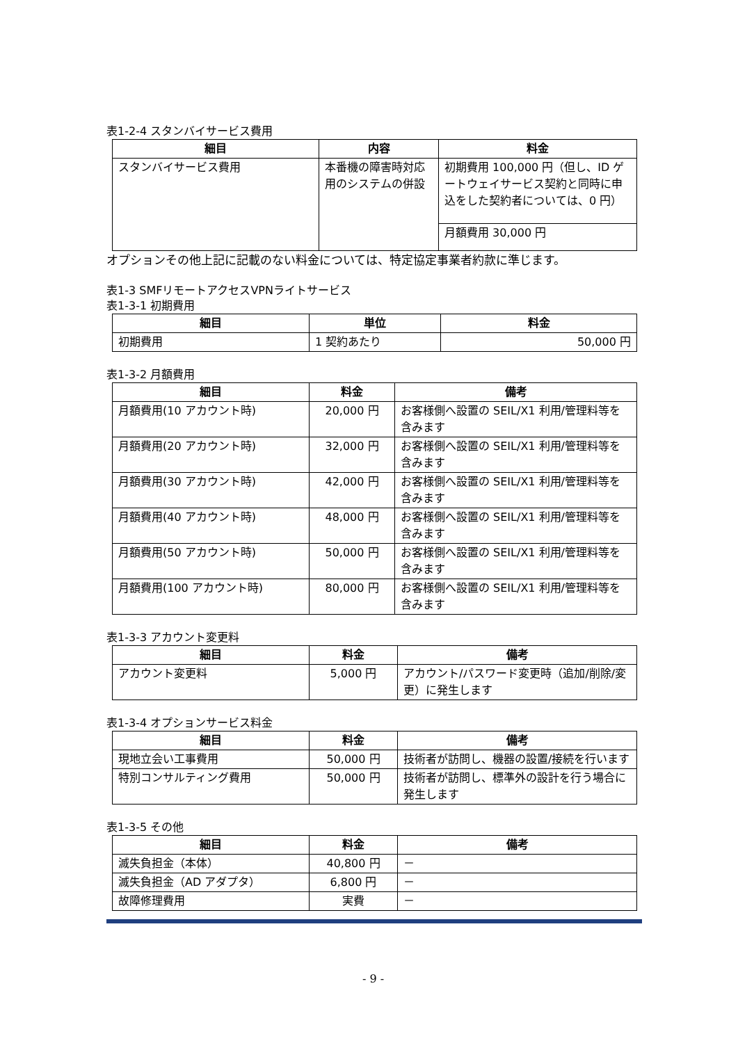表1-2-4 スタンバイサービス費用
| 細目 | 内容 | 料金 |
| --- | --- | --- |
| スタンバイサービス費用 | 本番機の障害時対応用のシステムの併設 | 初期費用 100,000 円（但し、ID ゲートウェイサービス契約と同時に申込をした契約者については、0 円） |
| | | 月額費用 30,000 円 |
オプションその他上記に記載のない料金については、特定協定事業者約款に準じます。
表1-3 SMFリモートアクセスVPNライトサービス
表1-3-1 初期費用
| 細目 | 単位 | 料金 |
| --- | --- | --- |
| 初期費用 | 1 契約あたり | 50,000 円 |
表1-3-2 月額費用
| 細目 | 料金 | 備考 |
| --- | --- | --- |
| 月額費用(10 アカウント時) | 20,000 円 | お客様側へ設置の SEIL/X1 利用/管理料等を含みます |
| 月額費用(20 アカウント時) | 32,000 円 | お客様側へ設置の SEIL/X1 利用/管理料等を含みます |
| 月額費用(30 アカウント時) | 42,000 円 | お客様側へ設置の SEIL/X1 利用/管理料等を含みます |
| 月額費用(40 アカウント時) | 48,000 円 | お客様側へ設置の SEIL/X1 利用/管理料等を含みます |
| 月額費用(50 アカウント時) | 50,000 円 | お客様側へ設置の SEIL/X1 利用/管理料等を含みます |
| 月額費用(100 アカウント時) | 80,000 円 | お客様側へ設置の SEIL/X1 利用/管理料等を含みます |
表1-3-3 アカウント変更料
| 細目 | 料金 | 備考 |
| --- | --- | --- |
| アカウント変更料 | 5,000 円 | アカウント/パスワード変更時（追加/削除/変更）に発生します |
表1-3-4 オプションサービス料金
| 細目 | 料金 | 備考 |
| --- | --- | --- |
| 現地立会い工事費用 | 50,000 円 | 技術者が訪問し、機器の設置/接続を行います |
| 特別コンサルティング費用 | 50,000 円 | 技術者が訪問し、標準外の設計を行う場合に発生します |
表1-3-5 その他
| 細目 | 料金 | 備考 |
| --- | --- | --- |
| 滅失負担金（本体） | 40,800 円 | － |
| 滅失負担金（AD アダプタ） | 6,800 円 | － |
| 故障修理費用 | 実費 | － |
- 9 -